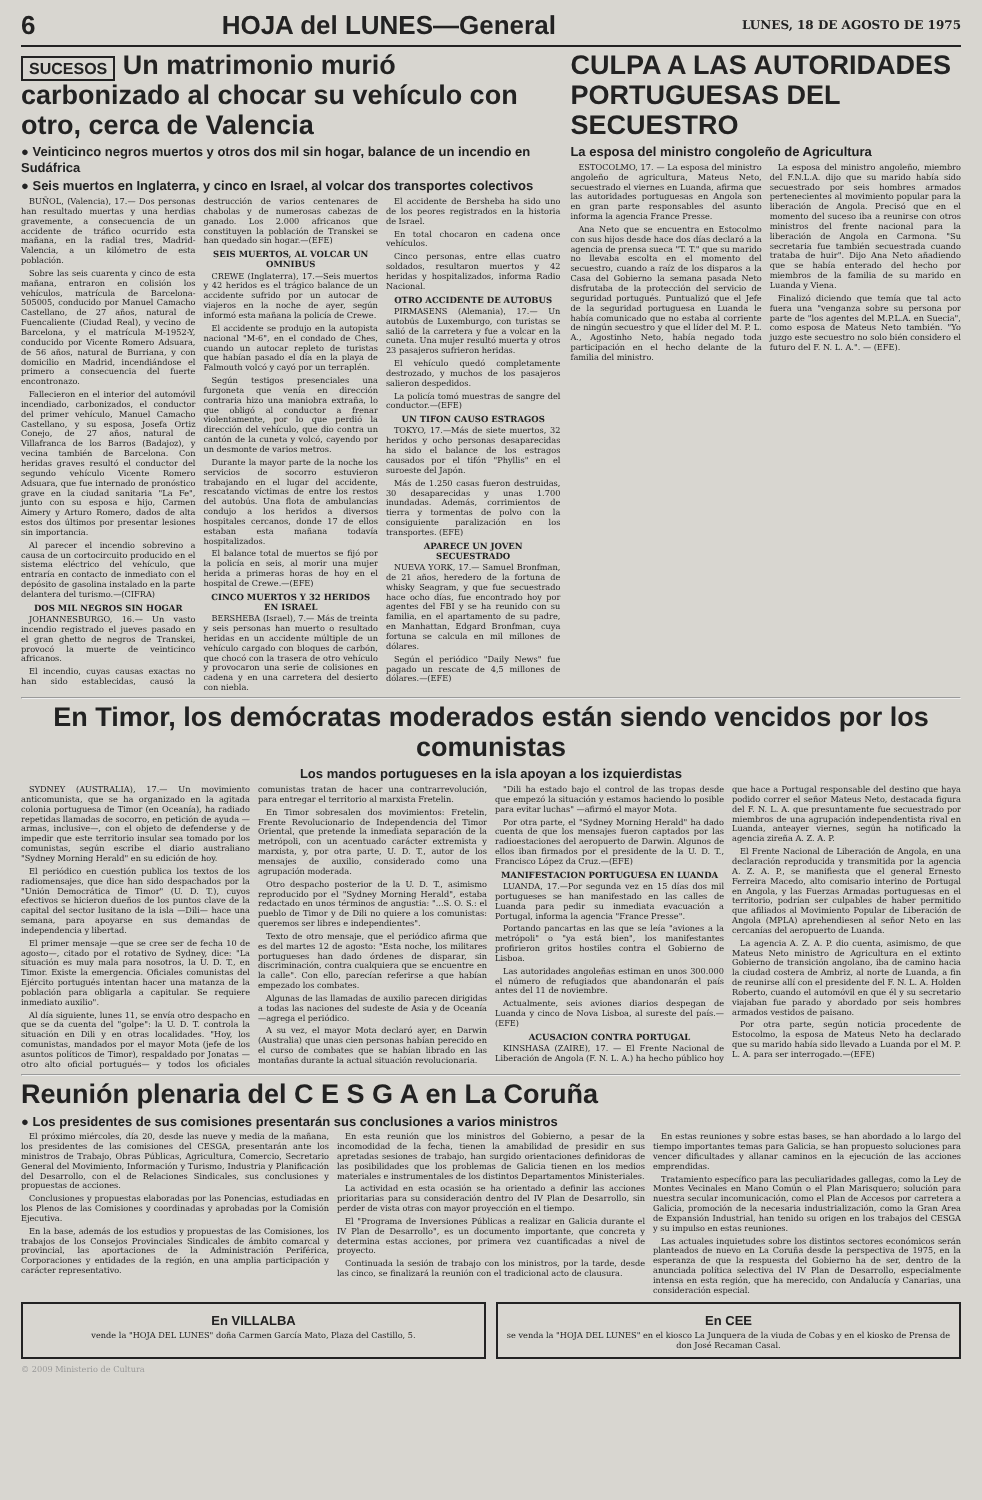6 HOJA del LUNES—General LUNES, 18 DE AGOSTO DE 1975
SUCESOS Un matrimonio murió carbonizado al chocar su vehículo con otro, cerca de Valencia
● Veinticinco negros muertos y otros dos mil sin hogar, balance de un incendio en Sudáfrica
● Seis muertos en Inglaterra, y cinco en Israel, al volcar dos transportes colectivos
BUÑOL, (Valencia), 17.— Dos personas han resultado muertas y una herdias gravemente, a consecuencia de un accidente de tráfico ocurrido esta mañana, en la radial tres, Madrid-Valencia, a un kilómetro de esta población.
Sobre las seis cuarenta y cinco de esta mañana, entraron en colisión los vehículos, matrícula de Barcelona-505005, conducido por Manuel Camacho Castellano, de 27 años, natural de Fuencaliente (Ciudad Real), y vecino de Barcelona, y el matrícula M-1952-Y, conducido por Vicente Romero Adsuara, de 56 años, natural de Burriana, y con domicilio en Madrid, incendiándose el primero a consecuencia del fuerte encontronazo.
Fallecieron en el interior del automóvil incendiado, carbonizados, el conductor del primer vehículo, Manuel Camacho Castellano, y su esposa, Josefa Ortiz Conejo, de 27 años, natural de Villafranca de los Barros (Badajoz), y vecina también de Barcelona. Con heridas graves resultó el conductor del segundo vehículo Vicente Romero Adsuara, que fue internado de pronóstico grave en la ciudad sanitaria "La Fe", junto con su esposa e hijo, Carmen Aimery y Arturo Romero, dados de alta estos dos últimos por presentar lesiones sin importancia.
Al parecer el incendio sobrevino a causa de un cortocircuito producido en el sistema eléctrico del vehículo, que entraría en contacto de inmediato con el depósito de gasolina instalado en la parte delantera del turismo.—(CIFRA)
DOS MIL NEGROS SIN HOGAR
JOHANNESBURGO, 16.— Un vasto incendio registrado el jueves pasado en el gran ghetto de negros de Transkei, provocó la muerte de veinticinco africanos.
El incendio, cuyas causas exactas no han sido establecidas, causó la destrucción de varios centenares de chabolas y de numerosas cabezas de ganado. Los 2.000 africanos que constituyen la población de Transkei se han quedado sin hogar.—(EFE)
SEIS MUERTOS, AL VOLCAR UN OMNIBUS
CREWE (Inglaterra), 17.—Seis muertos y 42 heridos es el trágico balance de un accidente sufrido por un autocar de viajeros en la noche de ayer, según informó esta mañana la policía de Crewe.
El accidente se produjo en la autopista nacional "M-6", en el condado de Ches, cuando un autocar repleto de turistas que habían pasado el día en la playa de Falmouth volcó y cayó por un terraplén.
Según testigos presenciales una furgoneta que venía en dirección contraria hizo una maniobra extraña, lo que obligó al conductor a frenar violentamente, por lo que perdió la dirección del vehículo, que dio contra un cantón de la cuneta y volcó, cayendo por un desmonte de varios metros.
Durante la mayor parte de la noche los servicios de socorro estuvieron trabajando en el lugar del accidente, rescatando víctimas de entre los restos del autobús. Una flota de ambulancias condujo a los heridos a diversos hospitales cercanos, donde 17 de ellos estaban esta mañana todavía hospitalizados.
El balance total de muertos se fijó por la policía en seis, al morir una mujer herida a primeras horas de hoy en el hospital de Crewe.—(EFE)
CINCO MUERTOS Y 32 HERIDOS EN ISRAEL
BERSHEBA (Israel), 7.— Más de treinta y seis personas han muerto o resultado heridas en un accidente múltiple de un vehículo cargado con bloques de carbón, que chocó con la trasera de otro vehículo y provocaron una serie de colisiones en cadena y en una carretera del desierto con niebla.
El accidente de Bersheba ha sido uno de los peores registrados en la historia de Israel.
En total chocaron en cadena once vehículos.
Cinco personas, entre ellas cuatro soldados, resultaron muertos y 42 heridas y hospitalizados, informa Radio Nacional.
OTRO ACCIDENTE DE AUTOBUS
PIRMASENS (Alemania), 17.— Un autobús de Luxemburgo, con turistas se salió de la carretera y fue a volcar en la cuneta. Una mujer resultó muerta y otros 23 pasajeros sufrieron heridas.
El vehículo quedó completamente destrozado, y muchos de los pasajeros salieron despedidos.
La policía tomó muestras de sangre del conductor.—(EFE)
UN TIFON CAUSO ESTRAGOS
TOKYO, 17.—Más de siete muertos, 32 heridos y ocho personas desaparecidas ha sido el balance de los estragos causados por el tifón "Phyllis" en el suroeste del Japón.
Más de 1.250 casas fueron destruidas, 30 desaparecidas y unas 1.700 inundadas. Además, corrimientos de tierra y tormentas de polvo con la consiguiente paralización en los transportes. (EFE)
APARECE UN JOVEN SECUESTRADO
NUEVA YORK, 17.— Samuel Bronfman, de 21 años, heredero de la fortuna de whisky Seagram, y que fue secuestrado hace ocho días, fue encontrado hoy por agentes del FBI y se ha reunido con su familia, en el apartamento de su padre, en Manhattan, Edgard Bronfman, cuya fortuna se calcula en mil millones de dólares.
Según el periódico "Daily News" fue pagado un rescate de 4,5 millones de dólares.—(EFE)
CULPA A LAS AUTORIDADES PORTUGUESAS DEL SECUESTRO
La esposa del ministro congoleño de Agricultura
ESTOCOLMO, 17. — La esposa del ministro angoleño de agricultura, Mateus Neto, secuestrado el viernes en Luanda, afirma que las autoridades portuguesas en Angola son en gran parte responsables del asunto informa la agencia France Presse.
Ana Neto que se encuentra en Estocolmo con sus hijos desde hace dos días declaró a la agencia de prensa sueca "T. T." que su marido no llevaba escolta en el momento del secuestro, cuando a raíz de los disparos a la Casa del Gobierno la semana pasada Neto disfrutaba de la protección del servicio de seguridad portugués. Puntualizó que el Jefe de la seguridad portuguesa en Luanda le había comunicado que no estaba al corriente de ningún secuestro y que el líder del M. P. L. A., Agostinho Neto, había negado toda participación en el hecho delante de la familia del ministro.
La esposa del ministro angoleño, miembro del F.N.L.A. dijo que su marido había sido secuestrado por seis hombres armados pertenecientes al movimiento popular para la liberación de Angola. Precisó que en el momento del suceso iba a reunirse con otros ministros del frente nacional para la liberación de Angola en Carmona. "Su secretaria fue también secuestrada cuando trataba de huir". Dijo Ana Neto añadiendo que se había enterado del hecho por miembros de la familia de su marido en Luanda y Viena.
Finalizó diciendo que temía que tal acto fuera una "venganza sobre su persona por parte de "los agentes del M.P.L.A. en Suecia", como esposa de Mateus Neto también. "Yo juzgo este secuestro no solo bién considero el futuro del F. N. L. A.". — (EFE).
En Timor, los demócratas moderados están siendo vencidos por los comunistas
Los mandos portugueses en la isla apoyan a los izquierdistas
SYDNEY (AUSTRALIA), 17.— Un movimiento anticomunista, que se ha organizado en la agitada colonia portuguesa de Timor (en Oceanía), ha radiado repetidas llamadas de socorro, en petición de ayuda —armas, inclusive—, con el objeto de defenderse y de impedir que este territorio insular sea tomado por los comunistas, según escribe el diario australiano "Sydney Morning Herald" en su edición de hoy.
El periódico en cuestión publica los textos de los radiomensajes, que dice han sido despachados por la "Unión Democrática de Timor" (U. D. T.), cuyos efectivos se hicieron dueños de los puntos clave de la capital del sector lusitano de la isla —Dili— hace una semana, para apoyarse en sus demandas de independencia y libertad.
El primer mensaje —que se cree ser de fecha 10 de agosto—, citado por el rotativo de Sydney, dice: "La situación es muy mala para nosotros, la U. D. T., en Timor. Existe la emergencia. Oficiales comunistas del Ejército portugués intentan hacer una matanza de la población para obligarla a capitular. Se requiere inmediato auxilio".
Al día siguiente, lunes 11, se envía otro despacho en que se da cuenta del "golpe": la U. D. T. controla la situación en Dili y en otras localidades. "Hoy, los comunistas, mandados por el mayor Mota (jefe de los asuntos políticos de Timor), respaldado por Jonatas —otro alto oficial portugués— y todos los oficiales comunistas tratan de hacer una contrarrevolución, para entregar el territorio al marxista Fretelin.
En Timor sobresalen dos movimientos: Fretelin, Frente Revolucionario de Independencia del Timor Oriental, que pretende la inmediata separación de la metrópoli, con un acentuado carácter extremista y marxista, y, por otra parte, U. D. T., autor de los mensajes de auxilio, considerado como una agrupación moderada.
Otro despacho posterior de la U. D. T., asimismo reproducido por el "Sydney Morning Herald", estaba redactado en unos términos de angustia: "...S. O. S.: el pueblo de Timor y de Dili no quiere a los comunistas: queremos ser libres e independientes".
Texto de otro mensaje, que el periódico afirma que es del martes 12 de agosto: "Esta noche, los militares portugueses han dado órdenes de disparar, sin discriminación, contra cualquiera que se encuentre en la calle". Con ello, parecían referirse a que habían empezado los combates.
Algunas de las llamadas de auxilio parecen dirigidas a todas las naciones del sudeste de Asia y de Oceanía —agrega el periódico.
A su vez, el mayor Mota declaró ayer, en Darwin (Australia) que unas cien personas habían perecido en el curso de combates que se habían librado en las montañas durante la actual situación revolucionaria.
"Dili ha estado bajo el control de las tropas desde que empezó la situación y estamos haciendo lo posible para evitar luchas" —afirmó el mayor Mota.
Por otra parte, el "Sydney Morning Herald" ha dado cuenta de que los mensajes fueron captados por las radioestaciones del aeropuerto de Darwin. Algunos de ellos iban firmados por el presidente de la U. D. T., Francisco López da Cruz.—(EFE)
MANIFESTACION PORTUGUESA EN LUANDA
LUANDA, 17.—Por segunda vez en 15 días dos mil portugueses se han manifestado en las calles de Luanda para pedir su inmediata evacuación a Portugal, informa la agencia "France Presse".
Portando pancartas en las que se leía "aviones a la metrópoli" o "ya está bien", los manifestantes profirieron gritos hostiles contra el Gobierno de Lisboa.
Las autoridades angoleñas estiman en unos 300.000 el número de refugiados que abandonarán el país antes del 11 de noviembre.
Actualmente, seis aviones diarios despegan de Luanda y cinco de Nova Lisboa, al sureste del país.—(EFE)
ACUSACION CONTRA PORTUGAL
KINSHASA (ZAIRE), 17. — El Frente Nacional de Liberación de Angola (F. N. L. A.) ha hecho público hoy que hace a Portugal responsable del destino que haya podido correr el señor Mateus Neto, destacada figura del F. N. L. A. que presuntamente fue secuestrado por miembros de una agrupación independentista rival en Luanda, anteayer viernes, según ha notificado la agencia zireña A. Z. A. P.
El Frente Nacional de Liberación de Angola, en una declaración reproducida y transmitida por la agencia A. Z. A. P., se manifiesta que el general Ernesto Ferreira Macedo, alto comisario interino de Portugal en Angola, y las Fuerzas Armadas portuguesas en el territorio, podrían ser culpables de haber permitido que afiliados al Movimiento Popular de Liberación de Angola (MPLA) aprehendiesen al señor Neto en las cercanías del aeropuerto de Luanda.
La agencia A. Z. A. P. dio cuenta, asimismo, de que Mateus Neto ministro de Agricultura en el extinto Gobierno de transición angolano, iba de camino hacia la ciudad costera de Ambriz, al norte de Luanda, a fin de reunirse allí con el presidente del F. N. L. A. Holden Roberto, cuando el automóvil en que él y su secretario viajaban fue parado y abordado por seis hombres armados vestidos de paisano.
Por otra parte, según noticia procedente de Estocolmo, la esposa de Mateus Neto ha declarado que su marido había sido llevado a Luanda por el M. P. L. A. para ser interrogado.—(EFE)
Reunión plenaria del C E S G A en La Coruña
● Los presidentes de sus comisiones presentarán sus conclusiones a varios ministros
El próximo miércoles, día 20, desde las nueve y media de la mañana, los presidentes de las comisiones del CESGA, presentarán ante los ministros de Trabajo, Obras Públicas, Agricultura, Comercio, Secretario General del Movimiento, Información y Turismo, Industria y Planificación del Desarrollo, con el de Relaciones Sindicales, sus conclusiones y propuestas de acciones.
Conclusiones y propuestas elaboradas por las Ponencias, estudiadas en los Plenos de las Comisiones y coordinadas y aprobadas por la Comisión Ejecutiva.
En la base, además de los estudios y propuestas de las Comisiones, los trabajos de los Consejos Provinciales Sindicales de ámbito comarcal y provincial, las aportaciones de la Administración Periférica, Corporaciones y entidades de la región, en una amplia participación y carácter representativo.
En esta reunión que los ministros del Gobierno, a pesar de la incomodidad de la fecha, tienen la amabilidad de presidir en sus apretadas sesiones de trabajo, han surgido orientaciones definidoras de las posibilidades que los problemas de Galicia tienen en los medios materiales e instrumentales de los distintos Departamentos Ministeriales.
La actividad en esta ocasión se ha orientado a definir las acciones prioritarias para su consideración dentro del IV Plan de Desarrollo, sin perder de vista otras con mayor proyección en el tiempo.
El "Programa de Inversiones Públicas a realizar en Galicia durante el IV Plan de Desarrollo", es un documento importante, que concreta y determina estas acciones, por primera vez cuantificadas a nivel de proyecto.
Continuada la sesión de trabajo con los ministros, por la tarde, desde las cinco, se finalizará la reunión con el tradicional acto de clausura.
En estas reuniones y sobre estas bases, se han abordado a lo largo del tiempo importantes temas para Galicia, se han propuesto soluciones para vencer dificultades y allanar caminos en la ejecución de las acciones emprendidas.
Tratamiento específico para las peculiaridades gallegas, como la Ley de Montes Vecinales en Mano Común o el Plan Marisquero; solución para nuestra secular incomunicación, como el Plan de Accesos por carretera a Galicia, promoción de la necesaria industrialización, como la Gran Area de Expansión Industrial, han tenido su origen en los trabajos del CESGA y su impulso en estas reuniones.
Las actuales inquietudes sobre los distintos sectores económicos serán planteados de nuevo en La Coruña desde la perspectiva de 1975, en la esperanza de que la respuesta del Gobierno ha de ser, dentro de la anunciada política selectiva del IV Plan de Desarrollo, especialmente intensa en esta región, que ha merecido, con Andalucía y Canarias, una consideración especial.
En VILLALBA
vende la "HOJA DEL LUNES" doña Carmen García Mato, Plaza del Castillo, 5.
En CEE
se venda la "HOJA DEL LUNES" en el kiosco La Junquera de la viuda de Cobas y en el kiosko de Prensa de don José Recaman Casal.
© 2009 Ministerio de Cultura